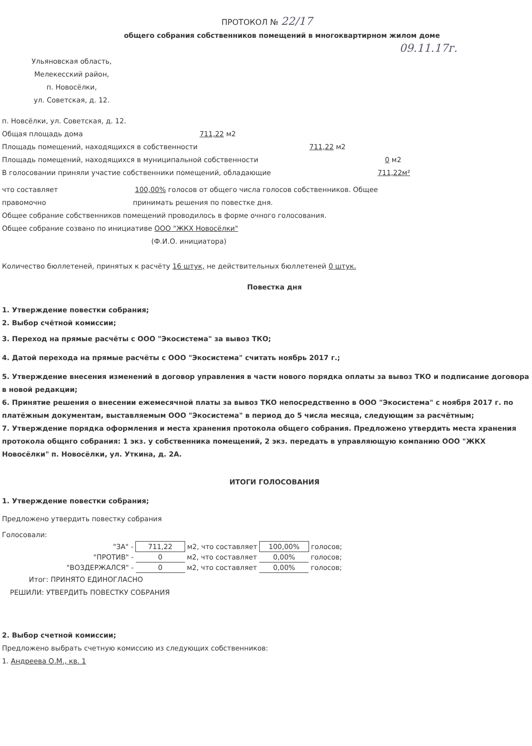ПРОТОКОЛ № 22/17
общего собрания собственников помещений в многоквартирном жилом доме
09.11.17г.
Ульяновская область,
Мелекесский район,
п. Новосёлки,
ул. Советская, д. 12.
п. Новсёлки, ул. Советская, д. 12.
Общая площадь дома 711,22 м2
Площадь помещений, находящихся в собственности 711,22 м2
Площадь помещений, находящихся в муниципальной собственности 0 м2
В голосовании приняли участие собственники помещений, обладающие 711,22м²
что составляет 100,00% голосов от общего числа голосов собственников. Общее
правомочно принимать решения по повестке дня.
Общее собрание собственников помещений проводилось в форме очного голосования.
Общее собрание созвано по инициативе ООО "ЖКХ Новосёлки"
(Ф.И.О. инициатора)
Количество бюллетеней, принятых к расчёту 16 штук, не действительных бюллетеней 0 штук.
Повестка дня
1. Утверждение повестки собрания;
2. Выбор счётной комиссии;
3. Переход на прямые расчёты с ООО "Экосистема" за вывоз ТКО;
4. Датой перехода на прямые расчёты с ООО "Экосистема" считать ноябрь 2017 г.;
5. Утверждение внесения изменений в договор управления в части нового порядка оплаты за вывоз ТКО и подписание договора в новой редакции;
6. Принятие решения о внесении ежемесячной платы за вывоз ТКО непосредственно в ООО "Экосистема" с ноября 2017 г. по платёжным документам, выставляемым ООО "Экосистема" в период до 5 числа месяца, следующим за расчётным;
7. Утверждение порядка оформления и места хранения протокола общего собрания. Предложено утвердить места хранения протокола общнго собрания: 1 экз. у собственника помещений, 2 экз. передать в управляющую компанию ООО "ЖКХ Новосёлки" п. Новосёлки, ул. Уткина, д. 2А.
ИТОГИ ГОЛОСОВАНИЯ
1. Утверждение повестки собрания;
Предложено утвердить повестку собрания
Голосовали:
| "ЗА" - | 711,22 | м2, что составляет | 100,00% | голосов; |
| "ПРОТИВ" - | 0 | м2, что составляет | 0,00% | голосов; |
| "ВОЗДЕРЖАЛСЯ" - | 0 | м2, что составляет | 0,00% | голосов; |
Итог: ПРИНЯТО ЕДИНОГЛАСНО
РЕШИЛИ: УТВЕРДИТЬ ПОВЕСТКУ СОБРАНИЯ
2. Выбор счетной комиссии;
Предложено выбрать счетную комиссию из следующих собственников:
1. Андреева О.М., кв. 1